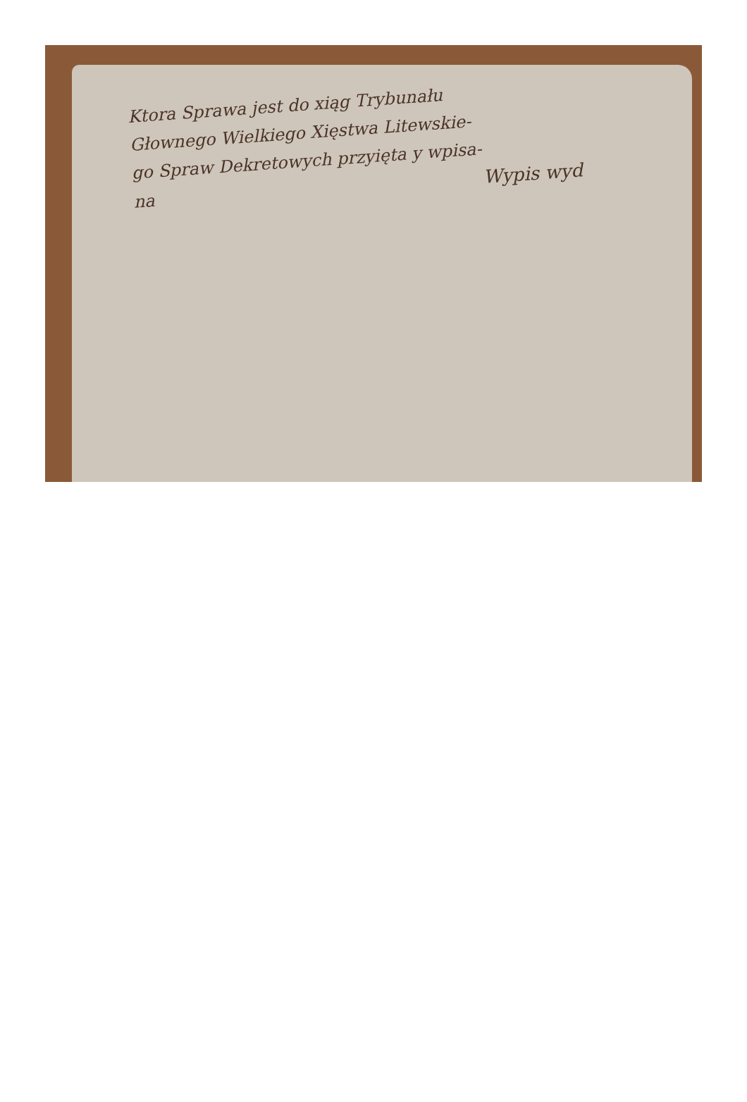Ktora Sprawa jest do xiąg Trybunału
Głownego Wielkiego Xięstwa Litewskie-
go Spraw Dekretowych przyięta y wpisa-
na Wypis wyd